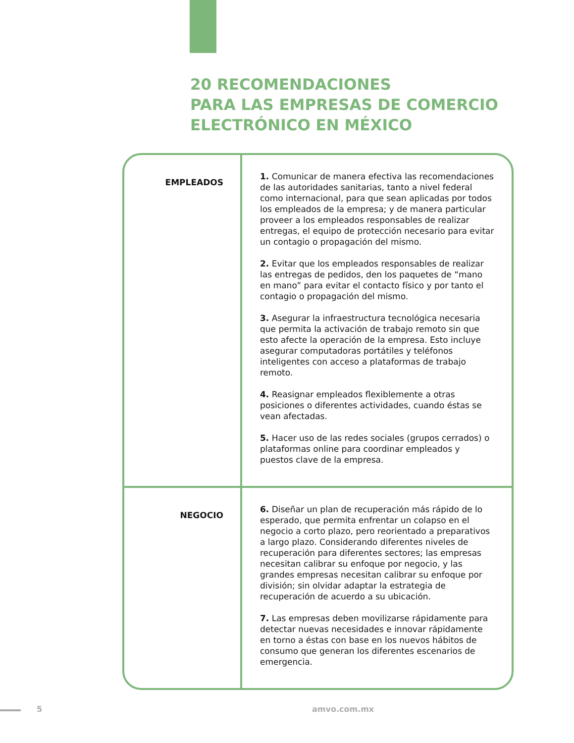20 RECOMENDACIONES
PARA LAS EMPRESAS DE COMERCIO
ELECTRÓNICO EN MÉXICO
| EMPLEADOS | 1. Comunicar de manera efectiva las recomendaciones de las autoridades sanitarias, tanto a nivel federal como internacional, para que sean aplicadas por todos los empleados de la empresa; y de manera particular proveer a los empleados responsables de realizar entregas, el equipo de protección necesario para evitar un contagio o propagación del mismo. 2. Evitar que los empleados responsables de realizar las entregas de pedidos, den los paquetes de “mano en mano” para evitar el contacto físico y por tanto el contagio o propagación del mismo. 3. Asegurar la infraestructura tecnológica necesaria que permita la activación de trabajo remoto sin que esto afecte la operación de la empresa. Esto incluye asegurar computadoras portátiles y teléfonos inteligentes con acceso a plataformas de trabajo remoto. 4. Reasignar empleados flexiblemente a otras posiciones o diferentes actividades, cuando éstas se vean afectadas. 5. Hacer uso de las redes sociales (grupos cerrados) o plataformas online para coordinar empleados y puestos clave de la empresa. |
| NEGOCIO | 6. Diseñar un plan de recuperación más rápido de lo esperado, que permita enfrentar un colapso en el negocio a corto plazo, pero reorientado a preparativos a largo plazo. Considerando diferentes niveles de recuperación para diferentes sectores; las empresas necesitan calibrar su enfoque por negocio, y las grandes empresas necesitan calibrar su enfoque por división; sin olvidar adaptar la estrategia de recuperación de acuerdo a su ubicación. 7. Las empresas deben movilizarse rápidamente para detectar nuevas necesidades e innovar rápidamente en torno a éstas con base en los nuevos hábitos de consumo que generan los diferentes escenarios de emergencia. |
5 amvo.com.mx